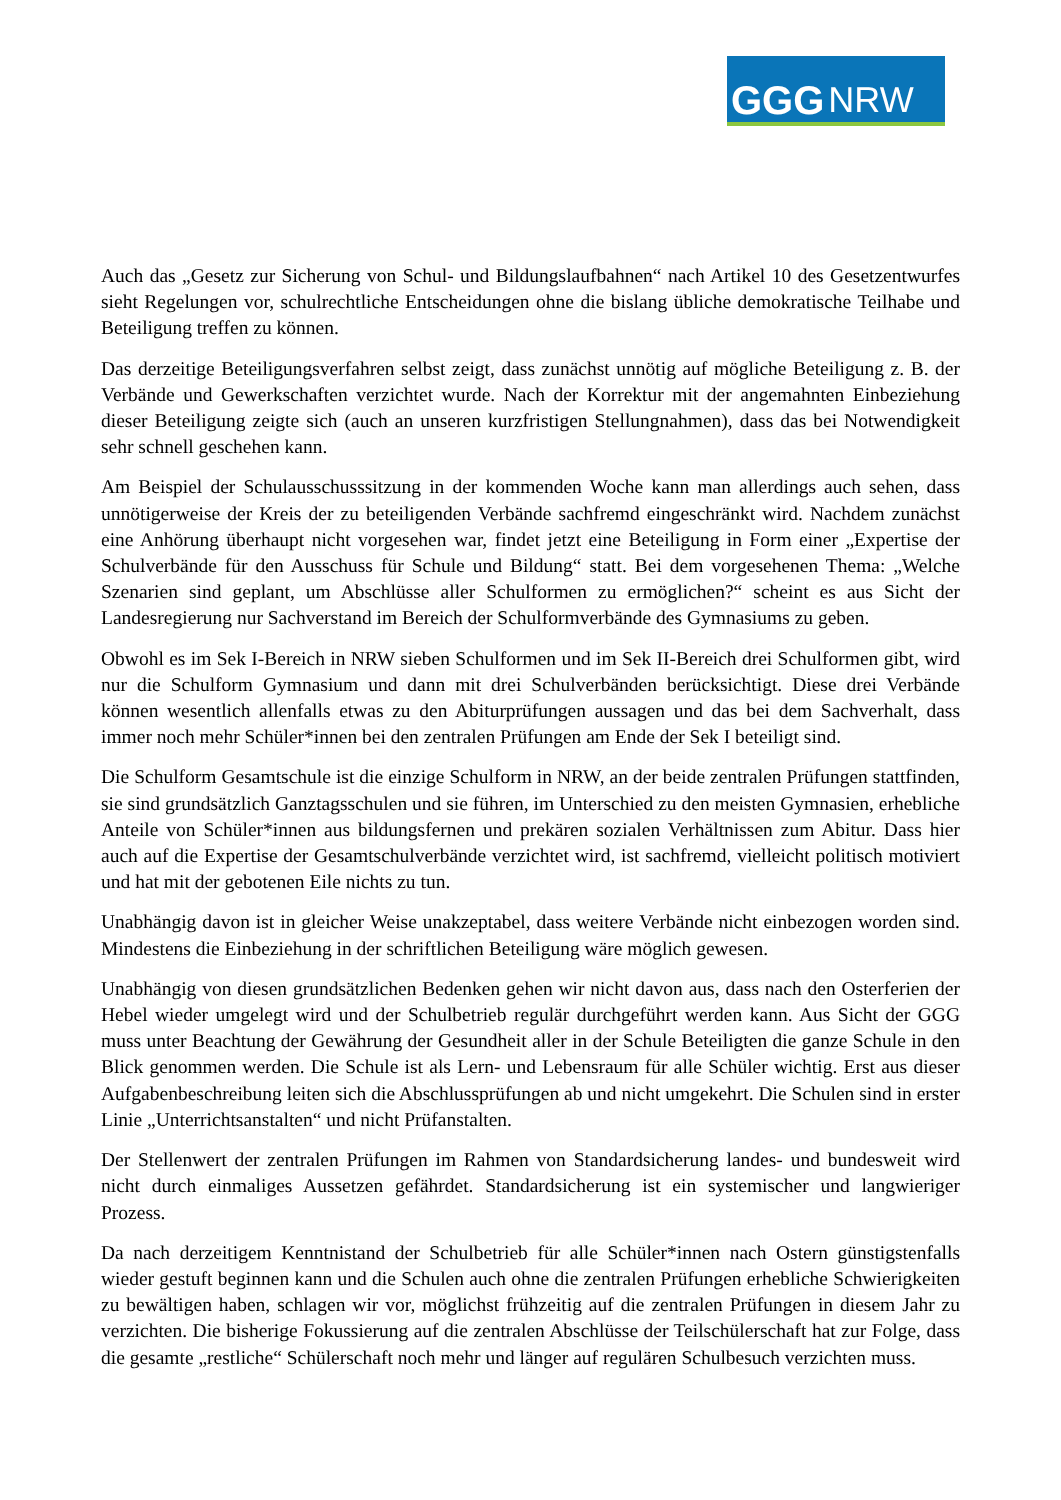GGG NRW
Auch das „Gesetz zur Sicherung von Schul- und Bildungslaufbahnen“ nach Artikel 10 des Gesetzentwurfes sieht Regelungen vor, schulrechtliche Entscheidungen ohne die bislang übliche demokratische Teilhabe und Beteiligung treffen zu können.
Das derzeitige Beteiligungsverfahren selbst zeigt, dass zunächst unnötig auf mögliche Beteiligung z. B. der Verbände und Gewerkschaften verzichtet wurde. Nach der Korrektur mit der angemahnten Einbeziehung dieser Beteiligung zeigte sich (auch an unseren kurzfristigen Stellungnahmen), dass das bei Notwendigkeit sehr schnell geschehen kann.
Am Beispiel der Schulausschusssitzung in der kommenden Woche kann man allerdings auch sehen, dass unnötigerweise der Kreis der zu beteiligenden Verbände sachfremd eingeschränkt wird. Nachdem zunächst eine Anhörung überhaupt nicht vorgesehen war, findet jetzt eine Beteiligung in Form einer „Expertise der Schulverbände für den Ausschuss für Schule und Bildung“ statt. Bei dem vorgesehenen Thema: „Welche Szenarien sind geplant, um Abschlüsse aller Schulformen zu ermöglichen?“ scheint es aus Sicht der Landesregierung nur Sachverstand im Bereich der Schulformverbände des Gymnasiums zu geben.
Obwohl es im Sek I-Bereich in NRW sieben Schulformen und im Sek II-Bereich drei Schulformen gibt, wird nur die Schulform Gymnasium und dann mit drei Schulverbänden berücksichtigt. Diese drei Verbände können wesentlich allenfalls etwas zu den Abiturprüfungen aussagen und das bei dem Sachverhalt, dass immer noch mehr Schüler*innen bei den zentralen Prüfungen am Ende der Sek I beteiligt sind.
Die Schulform Gesamtschule ist die einzige Schulform in NRW, an der beide zentralen Prüfungen stattfinden, sie sind grundsätzlich Ganztagsschulen und sie führen, im Unterschied zu den meisten Gymnasien, erhebliche Anteile von Schüler*innen aus bildungsfernen und prekären sozialen Verhältnissen zum Abitur. Dass hier auch auf die Expertise der Gesamtschulverbände verzichtet wird, ist sachfremd, vielleicht politisch motiviert und hat mit der gebotenen Eile nichts zu tun.
Unabhängig davon ist in gleicher Weise unakzeptabel, dass weitere Verbände nicht einbezogen worden sind. Mindestens die Einbeziehung in der schriftlichen Beteiligung wäre möglich gewesen.
Unabhängig von diesen grundsätzlichen Bedenken gehen wir nicht davon aus, dass nach den Osterferien der Hebel wieder umgelegt wird und der Schulbetrieb regulär durchgeführt werden kann. Aus Sicht der GGG muss unter Beachtung der Gewährung der Gesundheit aller in der Schule Beteiligten die ganze Schule in den Blick genommen werden. Die Schule ist als Lern- und Lebensraum für alle Schüler wichtig. Erst aus dieser Aufgabenbeschreibung leiten sich die Abschlussprüfungen ab und nicht umgekehrt. Die Schulen sind in erster Linie „Unterrichtsanstalten“ und nicht Prüfanstalten.
Der Stellenwert der zentralen Prüfungen im Rahmen von Standardsicherung landes- und bundesweit wird nicht durch einmaliges Aussetzen gefährdet. Standardsicherung ist ein systemischer und langwieriger Prozess.
Da nach derzeitigem Kenntnistand der Schulbetrieb für alle Schüler*innen nach Ostern günstigstenfalls wieder gestuft beginnen kann und die Schulen auch ohne die zentralen Prüfungen erhebliche Schwierigkeiten zu bewältigen haben, schlagen wir vor, möglichst frühzeitig auf die zentralen Prüfungen in diesem Jahr zu verzichten. Die bisherige Fokussierung auf die zentralen Abschlüsse der Teilschülerschaft hat zur Folge, dass die gesamte „restliche“ Schülerschaft noch mehr und länger auf regulären Schulbesuch verzichten muss.